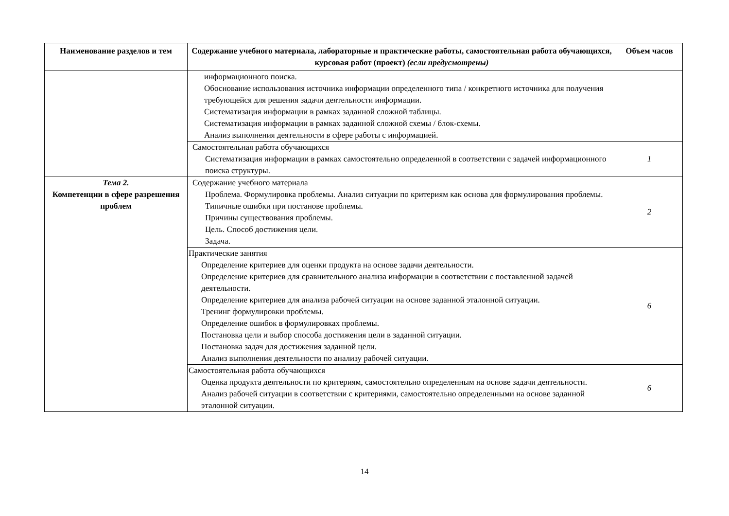| Наименование разделов и тем | Содержание учебного материала, лабораторные и практические работы, самостоятельная работа обучающихся, курсовая работ (проект) (если предусмотрены) | Объем часов |
| --- | --- | --- |
| | информационного поиска. Обоснование использования источника информации определенного типа / конкретного источника для получения требующейся для решения задачи деятельности информации. Систематизация информации в рамках заданной сложной таблицы. Систематизация информации в рамках заданной сложной схемы / блок-схемы. Анализ выполнения деятельности в сфере работы с информацией. | |
| | Самостоятельная работа обучающихся Систематизация информации в рамках самостоятельно определенной в соответствии с задачей информационного поиска структуры. | 1 |
| Тема 2. Компетенции в сфере разрешения проблем | Содержание учебного материала Проблема. Формулировка проблемы. Анализ ситуации по критериям как основа для формулирования проблемы. Типичные ошибки при постанове проблемы. Причины существования проблемы. Цель. Способ достижения цели. Задача. | 2 |
| | Практические занятия Определение критериев для оценки продукта на основе задачи деятельности. Определение критериев для сравнительного анализа информации в соответствии с поставленной задачей деятельности. Определение критериев для анализа рабочей ситуации на основе заданной эталонной ситуации. Тренинг формулировки проблемы. Определение ошибок в формулировках проблемы. Постановка цели и выбор способа достижения цели в заданной ситуации. Постановка задач для достижения заданной цели. Анализ выполнения деятельности по анализу рабочей ситуации. | 6 |
| | Самостоятельная работа обучающихся Оценка продукта деятельности по критериям, самостоятельно определенным на основе задачи деятельности. Анализ рабочей ситуации в соответствии с критериями, самостоятельно определенными на основе заданной эталонной ситуации. | 6 |
14